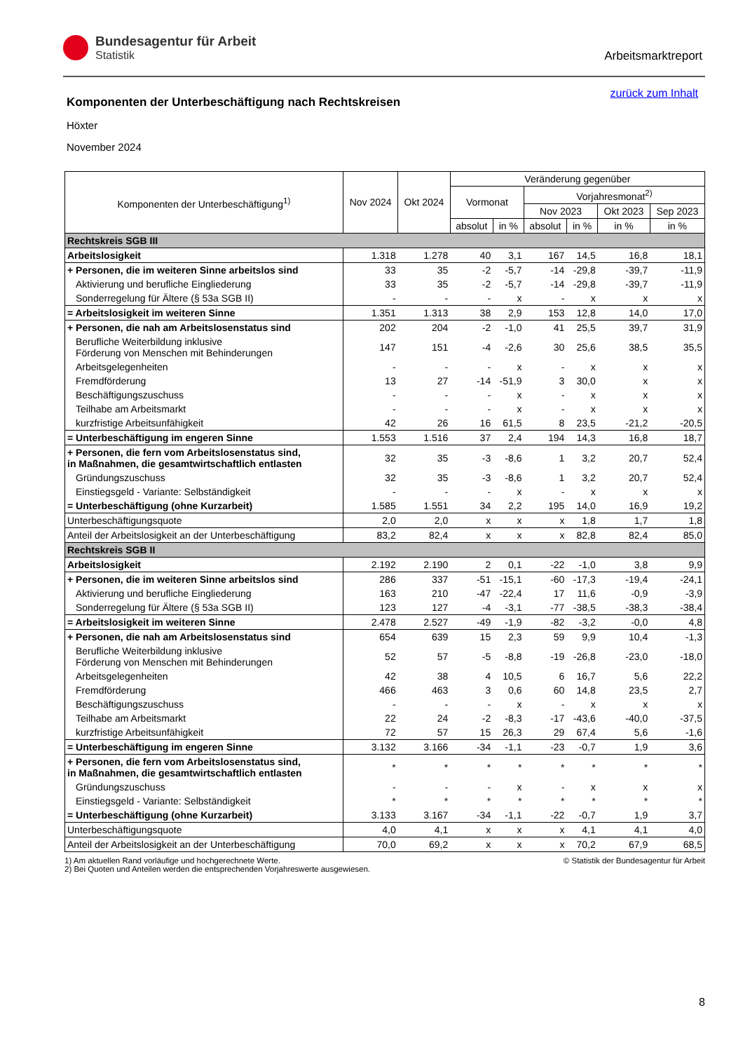Bundesagentur für Arbeit
Statistik
Arbeitsmarktreport
zurück zum Inhalt
Komponenten der Unterbeschäftigung nach Rechtskreisen
Höxter
November 2024
| Komponenten der Unterbeschäftigung<sup>1)</sup> | Nov 2024 | Okt 2024 | Veränderung gegenüber | | | | | |
| --- | --- | --- | --- | --- | --- | --- | --- | --- |
| | | | Vormonat | | Vorjahresmonat<sup>2)</sup> | | | |
| | | | | | Nov 2023 | | Okt 2023 | Sep 2023 |
| | | | absolut | in % | absolut | in % | in % | in % |
| Rechtskreis SGB III | | | | | | | | |
| Arbeitslosigkeit | 1.318 | 1.278 | 40 | 3,1 | 167 | 14,5 | 16,8 | 18,1 |
| + Personen, die im weiteren Sinne arbeitslos sind | 33 | 35 | -2 | -5,7 | -14 | -29,8 | -39,7 | -11,9 |
| Aktivierung und berufliche Eingliederung | 33 | 35 | -2 | -5,7 | -14 | -29,8 | -39,7 | -11,9 |
| Sonderregelung für Ältere (§ 53a SGB II) | - | - | - | x | - | x | x | x |
| = Arbeitslosigkeit im weiteren Sinne | 1.351 | 1.313 | 38 | 2,9 | 153 | 12,8 | 14,0 | 17,0 |
| + Personen, die nah am Arbeitslosenstatus sind | 202 | 204 | -2 | -1,0 | 41 | 25,5 | 39,7 | 31,9 |
| Berufliche Weiterbildung inklusive Förderung von Menschen mit Behinderungen | 147 | 151 | -4 | -2,6 | 30 | 25,6 | 38,5 | 35,5 |
| Arbeitsgelegenheiten | - | - | - | x | - | x | x | x |
| Fremdförderung | 13 | 27 | -14 | -51,9 | 3 | 30,0 | x | x |
| Beschäftigungszuschuss | - | - | - | x | - | x | x | x |
| Teilhabe am Arbeitsmarkt | - | - | - | x | - | x | x | x |
| kurzfristige Arbeitsunfähigkeit | 42 | 26 | 16 | 61,5 | 8 | 23,5 | -21,2 | -20,5 |
| = Unterbeschäftigung im engeren Sinne | 1.553 | 1.516 | 37 | 2,4 | 194 | 14,3 | 16,8 | 18,7 |
| + Personen, die fern vom Arbeitslosenstatus sind, in Maßnahmen, die gesamtwirtschaftlich entlasten | 32 | 35 | -3 | -8,6 | 1 | 3,2 | 20,7 | 52,4 |
| Gründungszuschuss | 32 | 35 | -3 | -8,6 | 1 | 3,2 | 20,7 | 52,4 |
| Einstiegsgeld - Variante: Selbständigkeit | - | - | - | x | - | x | x | x |
| = Unterbeschäftigung (ohne Kurzarbeit) | 1.585 | 1.551 | 34 | 2,2 | 195 | 14,0 | 16,9 | 19,2 |
| Unterbeschäftigungsquote | 2,0 | 2,0 | x | x | x | 1,8 | 1,7 | 1,8 |
| Anteil der Arbeitslosigkeit an der Unterbeschäftigung | 83,2 | 82,4 | x | x | x | 82,8 | 82,4 | 85,0 |
| Rechtskreis SGB II | | | | | | | | |
| Arbeitslosigkeit | 2.192 | 2.190 | 2 | 0,1 | -22 | -1,0 | 3,8 | 9,9 |
| + Personen, die im weiteren Sinne arbeitslos sind | 286 | 337 | -51 | -15,1 | -60 | -17,3 | -19,4 | -24,1 |
| Aktivierung und berufliche Eingliederung | 163 | 210 | -47 | -22,4 | 17 | 11,6 | -0,9 | -3,9 |
| Sonderregelung für Ältere (§ 53a SGB II) | 123 | 127 | -4 | -3,1 | -77 | -38,5 | -38,3 | -38,4 |
| = Arbeitslosigkeit im weiteren Sinne | 2.478 | 2.527 | -49 | -1,9 | -82 | -3,2 | -0,0 | 4,8 |
| + Personen, die nah am Arbeitslosenstatus sind | 654 | 639 | 15 | 2,3 | 59 | 9,9 | 10,4 | -1,3 |
| Berufliche Weiterbildung inklusive Förderung von Menschen mit Behinderungen | 52 | 57 | -5 | -8,8 | -19 | -26,8 | -23,0 | -18,0 |
| Arbeitsgelegenheiten | 42 | 38 | 4 | 10,5 | 6 | 16,7 | 5,6 | 22,2 |
| Fremdförderung | 466 | 463 | 3 | 0,6 | 60 | 14,8 | 23,5 | 2,7 |
| Beschäftigungszuschuss | - | - | - | x | - | x | x | x |
| Teilhabe am Arbeitsmarkt | 22 | 24 | -2 | -8,3 | -17 | -43,6 | -40,0 | -37,5 |
| kurzfristige Arbeitsunfähigkeit | 72 | 57 | 15 | 26,3 | 29 | 67,4 | 5,6 | -1,6 |
| = Unterbeschäftigung im engeren Sinne | 3.132 | 3.166 | -34 | -1,1 | -23 | -0,7 | 1,9 | 3,6 |
| + Personen, die fern vom Arbeitslosenstatus sind, in Maßnahmen, die gesamtwirtschaftlich entlasten | * | * | * | * | * | * | * | * |
| Gründungszuschuss | - | - | - | x | - | x | x | x |
| Einstiegsgeld - Variante: Selbständigkeit | * | * | * | * | * | * | * | * |
| = Unterbeschäftigung (ohne Kurzarbeit) | 3.133 | 3.167 | -34 | -1,1 | -22 | -0,7 | 1,9 | 3,7 |
| Unterbeschäftigungsquote | 4,0 | 4,1 | x | x | x | 4,1 | 4,1 | 4,0 |
| Anteil der Arbeitslosigkeit an der Unterbeschäftigung | 70,0 | 69,2 | x | x | x | 70,2 | 67,9 | 68,5 |
1) Am aktuellen Rand vorläufige und hochgerechnete Werte.
2) Bei Quoten und Anteilen werden die entsprechenden Vorjahreswerte ausgewiesen.
© Statistik der Bundesagentur für Arbeit
8